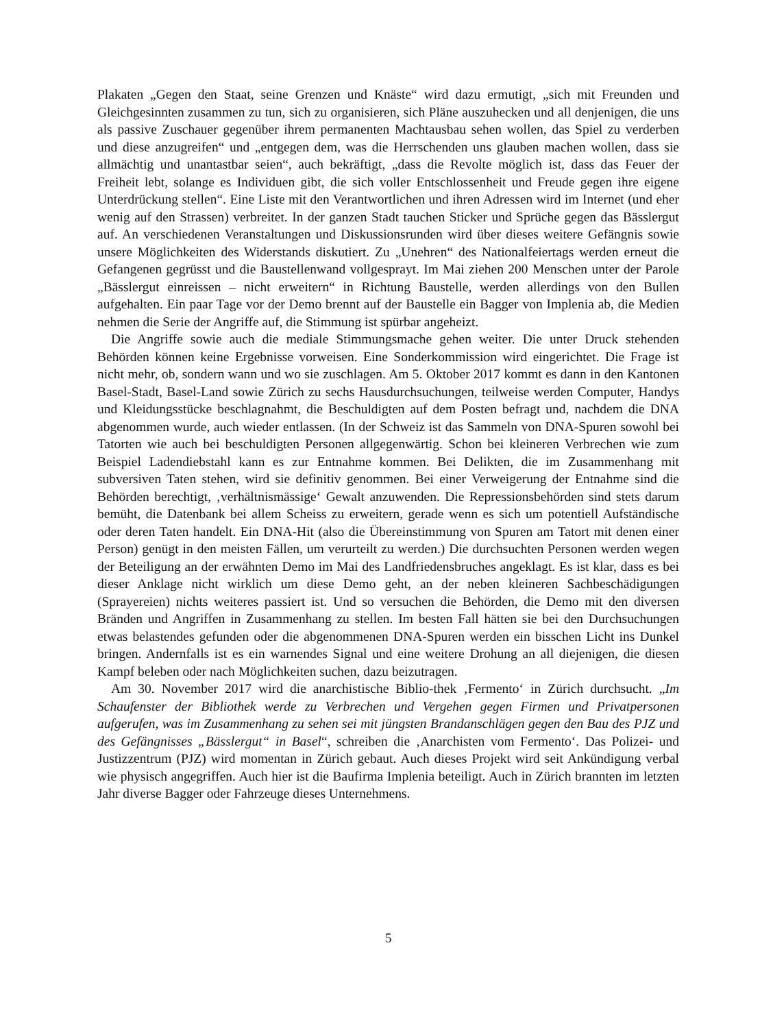Plakaten „Gegen den Staat, seine Grenzen und Knäste“ wird dazu ermutigt, „sich mit Freunden und Gleichgesinnten zusammen zu tun, sich zu organisieren, sich Pläne auszuhecken und all denjenigen, die uns als passive Zuschauer gegenüber ihrem permanenten Machtausbau sehen wollen, das Spiel zu verderben und diese anzugreifen“ und „entgegen dem, was die Herrschenden uns glauben machen wollen, dass sie allmächtig und unantastbar seien“, auch bekräftigt, „dass die Revolte möglich ist, dass das Feuer der Freiheit lebt, solange es Individuen gibt, die sich voller Entschlossenheit und Freude gegen ihre eigene Unterdrückung stellen“. Eine Liste mit den Verantwortlichen und ihren Adressen wird im Internet (und eher wenig auf den Strassen) verbreitet. In der ganzen Stadt tauchen Sticker und Sprüche gegen das Bässlergut auf. An verschiedenen Veranstaltungen und Diskussionsrunden wird über dieses weitere Gefängnis sowie unsere Möglichkeiten des Widerstands diskutiert. Zu „Unehren“ des Nationalfeiertags werden erneut die Gefangenen gegrüsst und die Baustellenwand vollgesprayt. Im Mai ziehen 200 Menschen unter der Parole „Bässlergut einreissen – nicht erweitern“ in Richtung Baustelle, werden allerdings von den Bullen aufgehalten. Ein paar Tage vor der Demo brennt auf der Baustelle ein Bagger von Implenia ab, die Medien nehmen die Serie der Angriffe auf, die Stimmung ist spürbar angeheizt.
Die Angriffe sowie auch die mediale Stimmungsmache gehen weiter. Die unter Druck stehenden Behörden können keine Ergebnisse vorweisen. Eine Sonderkommission wird eingerichtet. Die Frage ist nicht mehr, ob, sondern wann und wo sie zuschlagen. Am 5. Oktober 2017 kommt es dann in den Kantonen Basel-Stadt, Basel-Land sowie Zürich zu sechs Hausdurchsuchungen, teilweise werden Computer, Handys und Kleidungsstücke beschlagnahmt, die Beschuldigten auf dem Posten befragt und, nachdem die DNA abgenommen wurde, auch wieder entlassen. (In der Schweiz ist das Sammeln von DNA-Spuren sowohl bei Tatorten wie auch bei beschuldigten Personen allgegenwärtig. Schon bei kleineren Verbrechen wie zum Beispiel Ladendiebstahl kann es zur Entnahme kommen. Bei Delikten, die im Zusammenhang mit subversiven Taten stehen, wird sie definitiv genommen. Bei einer Verweigerung der Entnahme sind die Behörden berechtigt, ‚verhältnismässige‘ Gewalt anzuwenden. Die Repressionsbehörden sind stets darum bemüht, die Datenbank bei allem Scheiss zu erweitern, gerade wenn es sich um potentiell Aufständische oder deren Taten handelt. Ein DNA-Hit (also die Übereinstimmung von Spuren am Tatort mit denen einer Person) genügt in den meisten Fällen, um verurteilt zu werden.) Die durchsuchten Personen werden wegen der Beteiligung an der erwähnten Demo im Mai des Landfriedensbruches angeklagt. Es ist klar, dass es bei dieser Anklage nicht wirklich um diese Demo geht, an der neben kleineren Sachbeschädigungen (Sprayereien) nichts weiteres passiert ist. Und so versuchen die Behörden, die Demo mit den diversen Bränden und Angriffen in Zusammenhang zu stellen. Im besten Fall hätten sie bei den Durchsuchungen etwas belastendes gefunden oder die abgenommenen DNA-Spuren werden ein bisschen Licht ins Dunkel bringen. Andernfalls ist es ein warnendes Signal und eine weitere Drohung an all diejenigen, die diesen Kampf beleben oder nach Möglichkeiten suchen, dazu beizutragen.
Am 30. November 2017 wird die anarchistische Biblio-thek ‚Fermento‘ in Zürich durchsucht. „Im Schaufenster der Bibliothek werde zu Verbrechen und Vergehen gegen Firmen und Privatpersonen aufgerufen, was im Zusammenhang zu sehen sei mit jüngsten Brandanschlägen gegen den Bau des PJZ und des Gefängnisses „Bässlergut“ in Basel“, schreiben die ‚Anarchisten vom Fermento‘. Das Polizei- und Justizzentrum (PJZ) wird momentan in Zürich gebaut. Auch dieses Projekt wird seit Ankündigung verbal wie physisch angegriffen. Auch hier ist die Baufirma Implenia beteiligt. Auch in Zürich brannten im letzten Jahr diverse Bagger oder Fahrzeuge dieses Unternehmens.
5